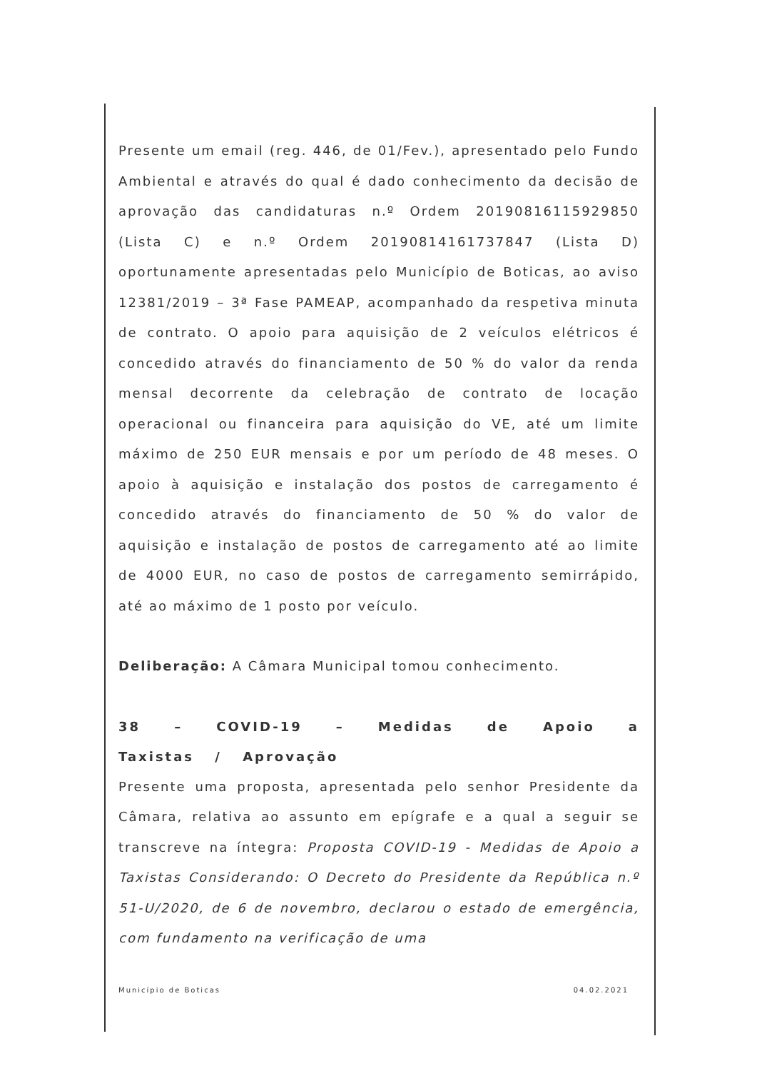Presente um email (reg. 446, de 01/Fev.), apresentado pelo Fundo Ambiental e através do qual é dado conhecimento da decisão de aprovação das candidaturas n.º Ordem 20190816115929850 (Lista C) e n.º Ordem 20190814161737847 (Lista D) oportunamente apresentadas pelo Município de Boticas, ao aviso 12381/2019 – 3ª Fase PAMEAP, acompanhado da respetiva minuta de contrato. O apoio para aquisição de 2 veículos elétricos é concedido através do financiamento de 50 % do valor da renda mensal decorrente da celebração de contrato de locação operacional ou financeira para aquisição do VE, até um limite máximo de 250 EUR mensais e por um período de 48 meses. O apoio à aquisição e instalação dos postos de carregamento é concedido através do financiamento de 50 % do valor de aquisição e instalação de postos de carregamento até ao limite de 4000 EUR, no caso de postos de carregamento semirrápido, até ao máximo de 1 posto por veículo.
Deliberação: A Câmara Municipal tomou conhecimento.
38 – COVID-19 – Medidas de Apoio a Taxistas / Aprovação
Presente uma proposta, apresentada pelo senhor Presidente da Câmara, relativa ao assunto em epígrafe e a qual a seguir se transcreve na íntegra: Proposta COVID-19 - Medidas de Apoio a Taxistas Considerando: O Decreto do Presidente da República n.º 51-U/2020, de 6 de novembro, declarou o estado de emergência, com fundamento na verificação de uma
Município de Boticas 04.02.2021